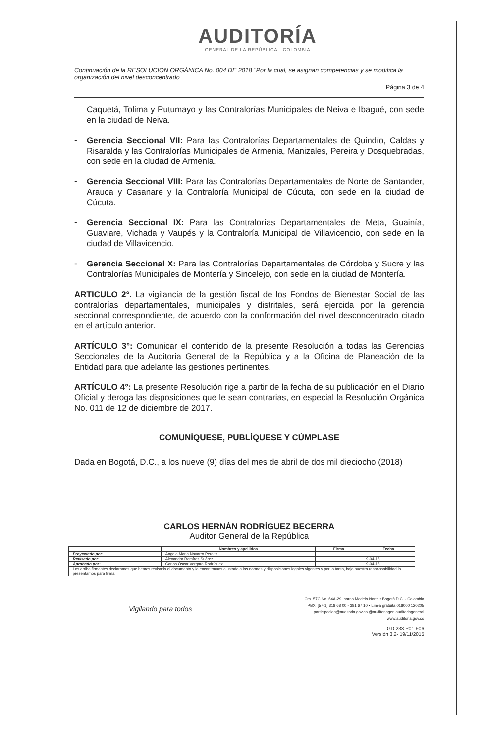AUDITORÍA
GENERAL DE LA REPÚBLICA - COLOMBIA
Continuación de la RESOLUCIÓN ORGÁNICA No. 004 DE 2018 "Por la cual, se asignan competencias y se modifica la organización del nivel desconcentrado
Página 3 de 4
Caquetá, Tolima y Putumayo y las Contralorías Municipales de Neiva e Ibagué, con sede en la ciudad de Neiva.
-
Gerencia Seccional VII: Para las Contralorías Departamentales de Quindío, Caldas y Risaralda y las Contralorías Municipales de Armenia, Manizales, Pereira y Dosquebradas, con sede en la ciudad de Armenia.
-
Gerencia Seccional VIII: Para las Contralorías Departamentales de Norte de Santander, Arauca y Casanare y la Contraloría Municipal de Cúcuta, con sede en la ciudad de Cúcuta.
-
Gerencia Seccional IX: Para las Contralorías Departamentales de Meta, Guainía, Guaviare, Vichada y Vaupés y la Contraloría Municipal de Villavicencio, con sede en la ciudad de Villavicencio.
-
Gerencia Seccional X: Para las Contralorías Departamentales de Córdoba y Sucre y las Contralorías Municipales de Montería y Sincelejo, con sede en la ciudad de Montería.
ARTICULO 2°. La vigilancia de la gestión fiscal de los Fondos de Bienestar Social de las contralorías departamentales, municipales y distritales, será ejercida por la gerencia seccional correspondiente, de acuerdo con la conformación del nivel desconcentrado citado en el artículo anterior.
ARTÍCULO 3°: Comunicar el contenido de la presente Resolución a todas las Gerencias Seccionales de la Auditoria General de la República y a la Oficina de Planeación de la Entidad para que adelante las gestiones pertinentes.
ARTÍCULO 4°: La presente Resolución rige a partir de la fecha de su publicación en el Diario Oficial y deroga las disposiciones que le sean contrarias, en especial la Resolución Orgánica No. 011 de 12 de diciembre de 2017.
COMUNÍQUESE, PUBLÍQUESE Y CÚMPLASE
Dada en Bogotá, D.C., a los nueve (9) días del mes de abril de dos mil dieciocho (2018)
CARLOS HERNÁN RODRÍGUEZ BECERRA
Auditor General de la República
| | Nombres y apellidos | Firma | Fecha |
| --- | --- | --- | --- |
| Proyectado por: | Angela Maria Navarro Peralta | | |
| Revisado por: | Alexandra Ramírez Suárez | | 9-04-18 |
| Aprobado por: | Carlos Oscar Vergara Rodríguez | | 9-04-18 |
| Los arriba firmantes declaramos que hemos revisado el documento y lo encontramos ajustado a las normas y disposiciones legales vigentes y por lo tanto, bajo nuestra responsabilidad lo presentamos para firma. | | | |
Vigilando para todos Cra. 57C No. 64A-29, barrio Modelo Norte • Bogotá D.C. - Colombia
PBX: [57-1] 318 68 00 - 381 67 10 • Línea gratuita 018000 120205
participacion@auditoria.gov.co @auditoriagen auditoriageneral
www.auditoria.gov.co
GD.233.P01.F06
Versión 3.2- 19/11/2015